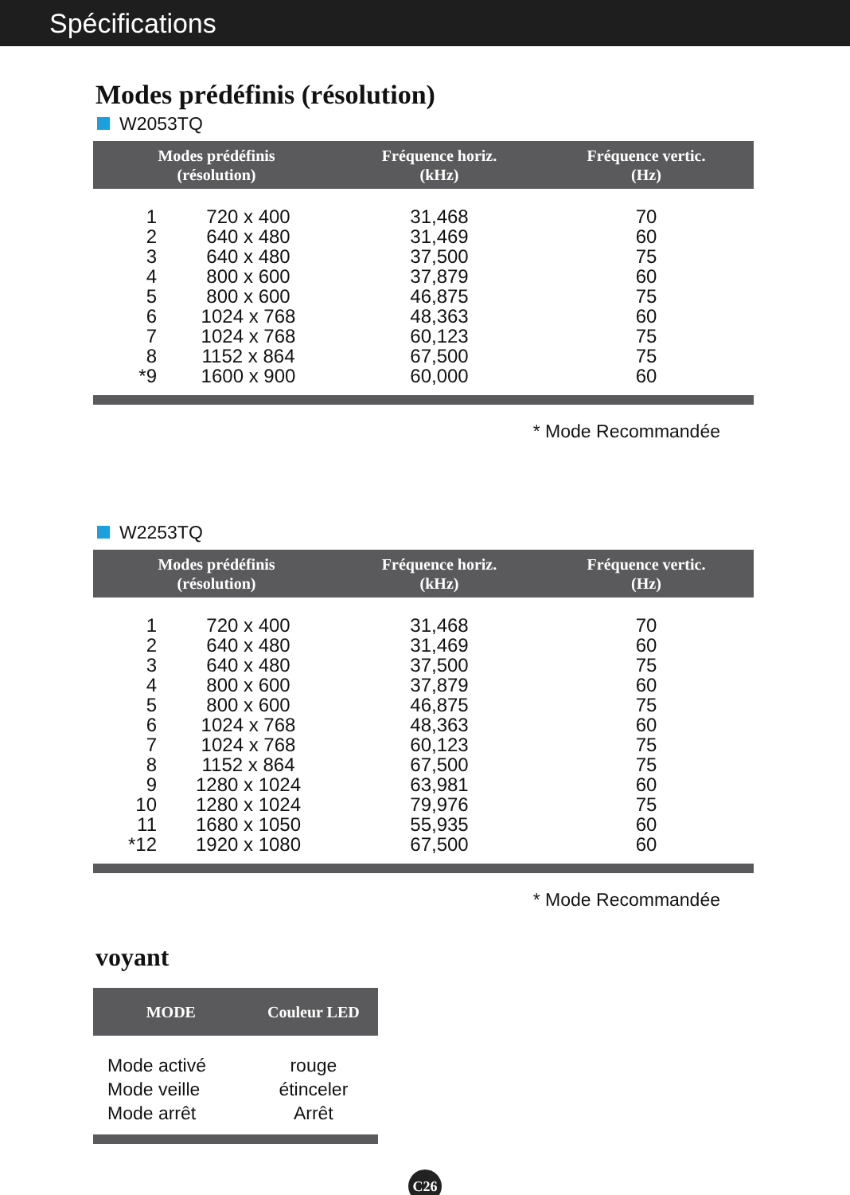Spécifications
Modes prédéfinis (résolution)
W2053TQ
| Modes prédéfinis (résolution) | | Fréquence horiz. (kHz) | Fréquence vertic. (Hz) |
| --- | --- | --- | --- |
| 1 | 720 x 400 | 31,468 | 70 |
| 2 | 640 x 480 | 31,469 | 60 |
| 3 | 640 x 480 | 37,500 | 75 |
| 4 | 800 x 600 | 37,879 | 60 |
| 5 | 800 x 600 | 46,875 | 75 |
| 6 | 1024 x 768 | 48,363 | 60 |
| 7 | 1024 x 768 | 60,123 | 75 |
| 8 | 1152 x 864 | 67,500 | 75 |
| *9 | 1600 x 900 | 60,000 | 60 |
* Mode Recommandée
W2253TQ
| Modes prédéfinis (résolution) | | Fréquence horiz. (kHz) | Fréquence vertic. (Hz) |
| --- | --- | --- | --- |
| 1 | 720 x 400 | 31,468 | 70 |
| 2 | 640 x 480 | 31,469 | 60 |
| 3 | 640 x 480 | 37,500 | 75 |
| 4 | 800 x 600 | 37,879 | 60 |
| 5 | 800 x 600 | 46,875 | 75 |
| 6 | 1024 x 768 | 48,363 | 60 |
| 7 | 1024 x 768 | 60,123 | 75 |
| 8 | 1152 x 864 | 67,500 | 75 |
| 9 | 1280 x 1024 | 63,981 | 60 |
| 10 | 1280 x 1024 | 79,976 | 75 |
| 11 | 1680 x 1050 | 55,935 | 60 |
| *12 | 1920 x 1080 | 67,500 | 60 |
* Mode Recommandée
voyant
| MODE | Couleur LED |
| --- | --- |
| Mode activé | rouge |
| Mode veille | étinceler |
| Mode arrêt | Arrêt |
C26